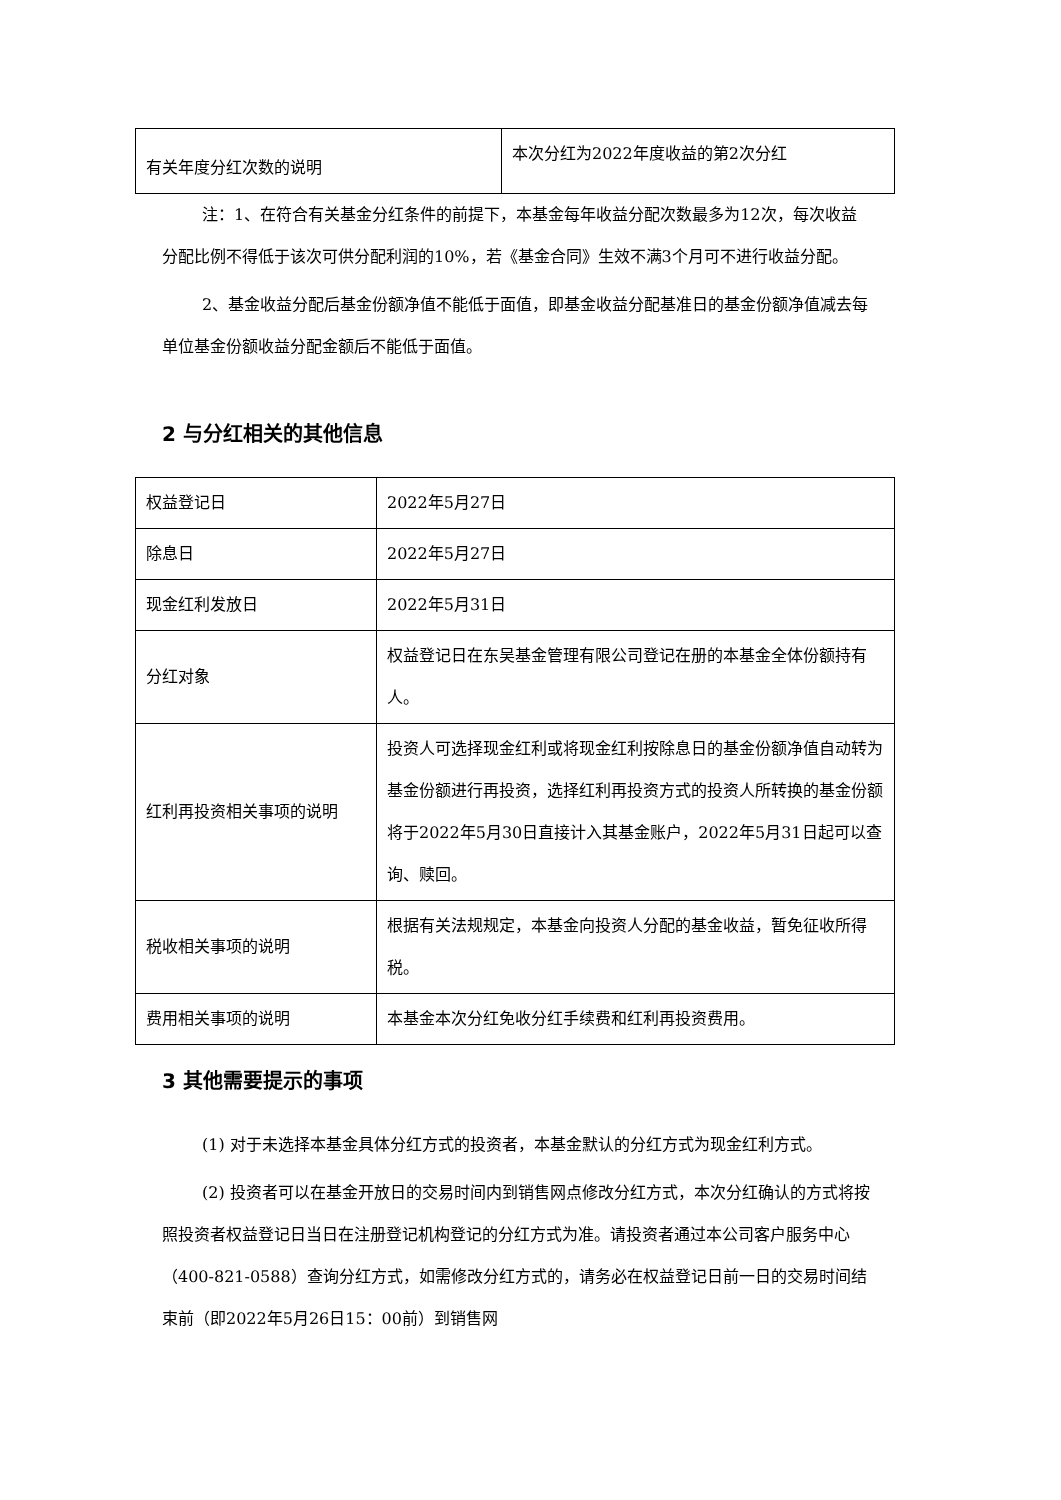| 有关年度分红次数的说明 | 本次分红为2022年度收益的第2次分红 |
注：1、在符合有关基金分红条件的前提下，本基金每年收益分配次数最多为12次，每次收益分配比例不得低于该次可供分配利润的10%，若《基金合同》生效不满3个月可不进行收益分配。
2、基金收益分配后基金份额净值不能低于面值，即基金收益分配基准日的基金份额净值减去每单位基金份额收益分配金额后不能低于面值。
2 与分红相关的其他信息
| 权益登记日 | 2022年5月27日 |
| 除息日 | 2022年5月27日 |
| 现金红利发放日 | 2022年5月31日 |
| 分红对象 | 权益登记日在东吴基金管理有限公司登记在册的本基金全体份额持有人。 |
| 红利再投资相关事项的说明 | 投资人可选择现金红利或将现金红利按除息日的基金份额净值自动转为基金份额进行再投资，选择红利再投资方式的投资人所转换的基金份额将于2022年5月30日直接计入其基金账户，2022年5月31日起可以查询、赎回。 |
| 税收相关事项的说明 | 根据有关法规规定，本基金向投资人分配的基金收益，暂免征收所得税。 |
| 费用相关事项的说明 | 本基金本次分红免收分红手续费和红利再投资费用。 |
3 其他需要提示的事项
(1) 对于未选择本基金具体分红方式的投资者，本基金默认的分红方式为现金红利方式。
(2) 投资者可以在基金开放日的交易时间内到销售网点修改分红方式，本次分红确认的方式将按照投资者权益登记日当日在注册登记机构登记的分红方式为准。请投资者通过本公司客户服务中心（400-821-0588）查询分红方式，如需修改分红方式的，请务必在权益登记日前一日的交易时间结束前（即2022年5月26日15：00前）到销售网